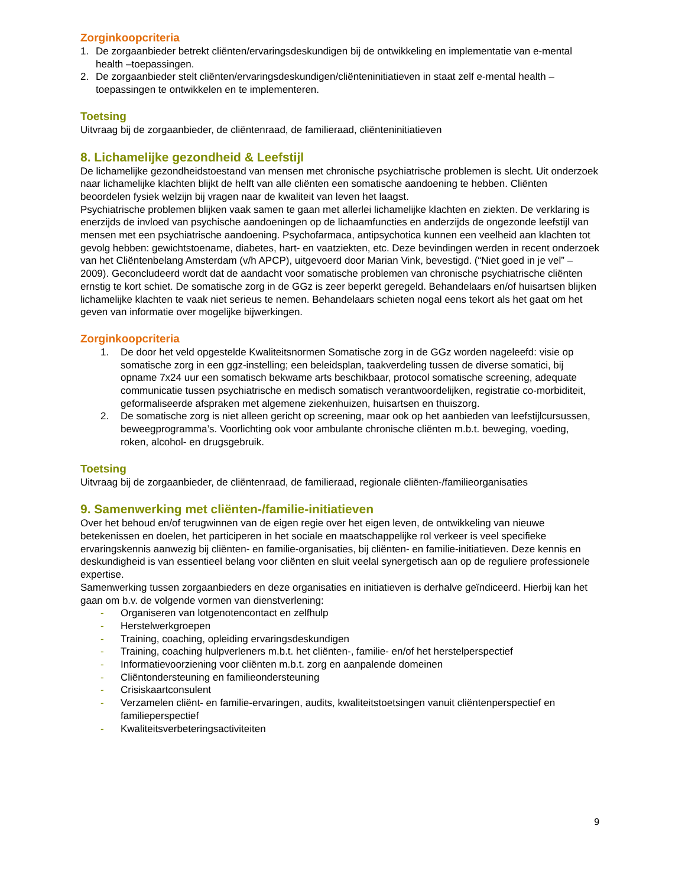Zorginkoopcriteria
1. De zorgaanbieder betrekt cliënten/ervaringsdeskundigen bij de ontwikkeling en implementatie van e-mental health –toepassingen.
2. De zorgaanbieder stelt cliënten/ervaringsdeskundigen/cliënteninitiatieven in staat zelf e-mental health –toepassingen te ontwikkelen en te implementeren.
Toetsing
Uitvraag bij de zorgaanbieder, de cliëntenraad, de familieraad, cliënteninitiatieven
8. Lichamelijke gezondheid & Leefstijl
De lichamelijke gezondheidstoestand van mensen met chronische psychiatrische problemen is slecht. Uit onderzoek naar lichamelijke klachten blijkt de helft van alle cliënten een somatische aandoening te hebben. Cliënten beoordelen fysiek welzijn bij vragen naar de kwaliteit van leven het laagst.
Psychiatrische problemen blijken vaak samen te gaan met allerlei lichamelijke klachten en ziekten. De verklaring is enerzijds de invloed van psychische aandoeningen op de lichaamfuncties en anderzijds de ongezonde leefstijl van mensen met een psychiatrische aandoening. Psychofarmaca, antipsychotica kunnen een veelheid aan klachten tot gevolg hebben: gewichtstoename, diabetes, hart- en vaatziekten, etc. Deze bevindingen werden in recent onderzoek van het Cliëntenbelang Amsterdam (v/h APCP), uitgevoerd door Marian Vink, bevestigd. (“Niet goed in je vel” – 2009). Geconcludeerd wordt dat de aandacht voor somatische problemen van chronische psychiatrische cliënten ernstig te kort schiet. De somatische zorg in de GGz is zeer beperkt geregeld. Behandelaars en/of huisartsen blijken lichamelijke klachten te vaak niet serieus te nemen. Behandelaars schieten nogal eens tekort als het gaat om het geven van informatie over mogelijke bijwerkingen.
Zorginkoopcriteria
1. De door het veld opgestelde Kwaliteitsnormen Somatische zorg in de GGz worden nageleefd: visie op somatische zorg in een ggz-instelling; een beleidsplan, taakverdeling tussen de diverse somatici, bij opname 7x24 uur een somatisch bekwame arts beschikbaar, protocol somatische screening, adequate communicatie tussen psychiatrische en medisch somatisch verantwoordelijken, registratie co-morbiditeit, geformaliseerde afspraken met algemene ziekenhuizen, huisartsen en thuiszorg.
2. De somatische zorg is niet alleen gericht op screening, maar ook op het aanbieden van leefstijlcursussen, beweegprogramma’s. Voorlichting ook voor ambulante chronische cliënten m.b.t. beweging, voeding, roken, alcohol- en drugsgebruik.
Toetsing
Uitvraag bij de zorgaanbieder, de cliëntenraad, de familieraad, regionale cliënten-/familieorganisaties
9. Samenwerking met cliënten-/familie-initiatieven
Over het behoud en/of terugwinnen van de eigen regie over het eigen leven, de ontwikkeling van nieuwe betekenissen en doelen, het participeren in het sociale en maatschappelijke rol verkeer is veel specifieke ervaringskennis aanwezig bij cliënten- en familie-organisaties, bij cliënten- en familie-initiatieven. Deze kennis en deskundigheid is van essentieel belang voor cliënten en sluit veelal synergetisch aan op de reguliere professionele expertise.
Samenwerking tussen zorgaanbieders en deze organisaties en initiatieven is derhalve geïndiceerd. Hierbij kan het gaan om b.v. de volgende vormen van dienstverlening:
- Organiseren van lotgenotencontact en zelfhulp
- Herstelwerkgroepen
- Training, coaching, opleiding ervaringsdeskundigen
- Training, coaching hulpverleners m.b.t. het cliënten-, familie- en/of het herstelperspectief
- Informatievoorziening voor cliënten m.b.t. zorg en aanpalende domeinen
- Cliëntondersteuning en familieondersteuning
- Crisiskaartconsulent
- Verzamelen cliënt- en familie-ervaringen, audits, kwaliteitstoetsingen vanuit cliëntenperspectief en familieperspectief
- Kwaliteitsverbeteringsactiviteiten
9